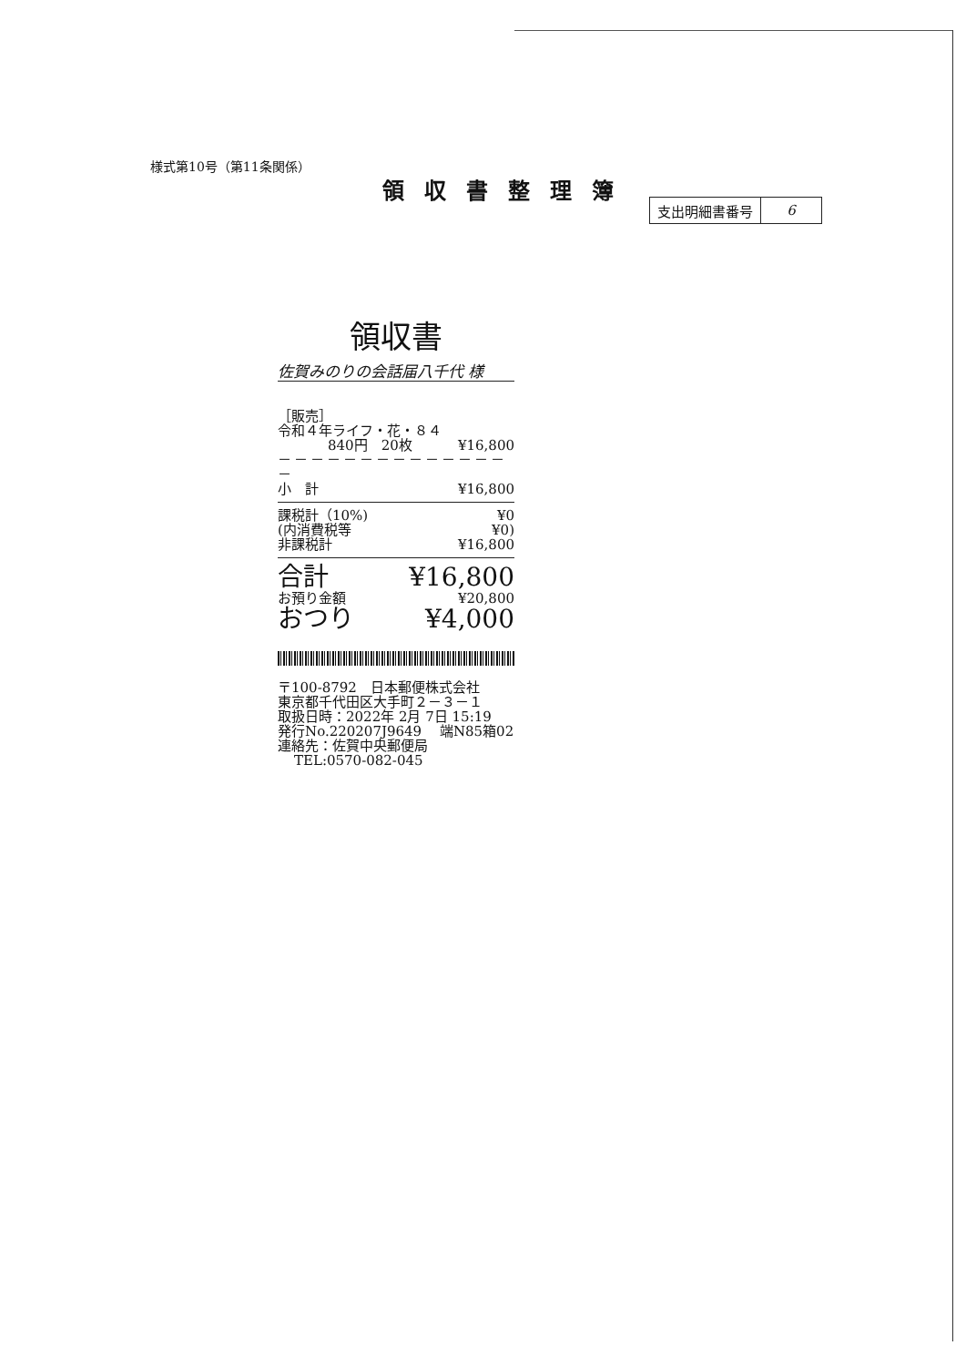様式第10号（第11条関係）
領収書整理簿
| 支出明細書番号 | 6 |
領収書
佐賀みのりの会話届八千代 様
［販売］
令和４年ライフ・花・８４
840円　20枚 ¥16,800
－－－－－－－－－－－－－－－
小　計 ¥16,800
課税計（10%) ¥0
(内消費税等 ¥0)
非課税計 ¥16,800
合計 ¥16,800
お預り金額 ¥20,800
おつり ¥4,000
〒100-8792　日本郵便株式会社
東京都千代田区大手町２－３－１
取扱日時：2022年 2月 7日 15:19
発行No.220207J9649　 端N85箱02
連絡先：佐賀中央郵便局
TEL:0570-082-045